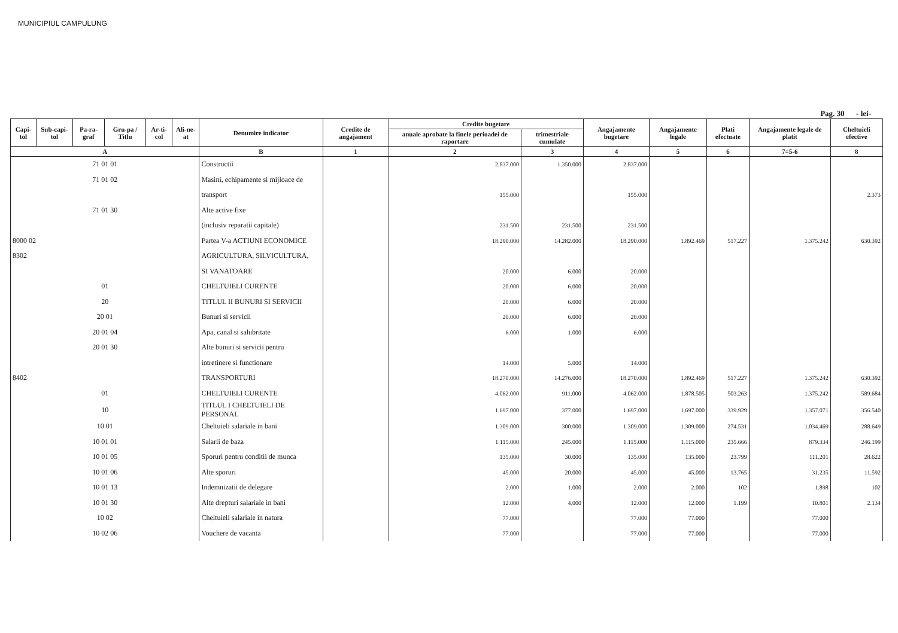MUNICIPIUL CAMPULUNG
Pag. 30 - lei-
| Capi-tol | Sub-capi-tol | Pa-ra-graf | Gru-pa / Titlu | Ar-ti-col | Ali-ne-at | Denumire indicator | Credite de angajament | Credite bugetare | | Angajamente bugetare | Angajamente legale | Plati efectuate | Angajamente legale de platit | Cheltuieli efective |
| --- | --- | --- | --- | --- | --- | --- | --- | --- | --- | --- | --- | --- | --- | --- |
| | | | | | | | | anuale aprobate la finele perioadei de raportare | trimestriale cumulate | | | | | |
| A | | | | | | B | 1 | 2 | 3 | 4 | 5 | 6 | 7=5-6 | 8 |
| 71 01 01 | | | | | | Constructii | | 2.837.000 | 1.350.000 | 2.837.000 | | | | |
| 71 01 02 | | | | | | Masini, echipamente si mijloace de | | | | | | | | |
| | | | | | | transport | | 155.000 | | 155.000 | | | | 2.373 |
| 71 01 30 | | | | | | Alte active fixe | | | | | | | | |
| | | | | | | (inclusiv reparatii capitale) | | 231.500 | 231.500 | 231.500 | | | | |
| 8000 02 | | | | | | Partea V-a ACTIUNI ECONOMICE | | 18.290.000 | 14.282.000 | 18.290.000 | 1.892.469 | 517.227 | 1.375.242 | 630.392 |
| 8302 | | | | | | AGRICULTURA, SILVICULTURA, | | | | | | | | |
| | | | | | | SI VANATOARE | | 20.000 | 6.000 | 20.000 | | | | |
| 01 | | | | | | CHELTUIELI CURENTE | | 20.000 | 6.000 | 20.000 | | | | |
| 20 | | | | | | TITLUL II BUNURI SI SERVICII | | 20.000 | 6.000 | 20.000 | | | | |
| 20 01 | | | | | | Bunuri si servicii | | 20.000 | 6.000 | 20.000 | | | | |
| 20 01 04 | | | | | | Apa, canal si salubritate | | 6.000 | 1.000 | 6.000 | | | | |
| 20 01 30 | | | | | | Alte bunuri si servicii pentru | | | | | | | | |
| | | | | | | intretinere si functionare | | 14.000 | 5.000 | 14.000 | | | | |
| 8402 | | | | | | TRANSPORTURI | | 18.270.000 | 14.276.000 | 18.270.000 | 1.892.469 | 517.227 | 1.375.242 | 630.392 |
| 01 | | | | | | CHELTUIELI CURENTE | | 4.062.000 | 911.000 | 4.062.000 | 1.878.505 | 503.263 | 1.375.242 | 589.684 |
| 10 | | | | | | TITLUL I CHELTUIELI DE PERSONAL | | 1.697.000 | 377.000 | 1.697.000 | 1.697.000 | 339.929 | 1.357.071 | 356.540 |
| 10 01 | | | | | | Cheltuieli salariale in bani | | 1.309.000 | 300.000 | 1.309.000 | 1.309.000 | 274.531 | 1.034.469 | 288.649 |
| 10 01 01 | | | | | | Salarii de baza | | 1.115.000 | 245.000 | 1.115.000 | 1.115.000 | 235.666 | 879.334 | 246.199 |
| 10 01 05 | | | | | | Sporuri pentru conditii de munca | | 135.000 | 30.000 | 135.000 | 135.000 | 23.799 | 111.201 | 28.622 |
| 10 01 06 | | | | | | Alte sporuri | | 45.000 | 20.000 | 45.000 | 45.000 | 13.765 | 31.235 | 11.592 |
| 10 01 13 | | | | | | Indemnizatii de delegare | | 2.000 | 1.000 | 2.000 | 2.000 | 102 | 1.898 | 102 |
| 10 01 30 | | | | | | Alte drepturi salariale in bani | | 12.000 | 4.000 | 12.000 | 12.000 | 1.199 | 10.801 | 2.134 |
| 10 02 | | | | | | Cheltuieli salariale in natura | | 77.000 | | 77.000 | 77.000 | | 77.000 | |
| 10 02 06 | | | | | | Vouchere de vacanta | | 77.000 | | 77.000 | 77.000 | | 77.000 | |